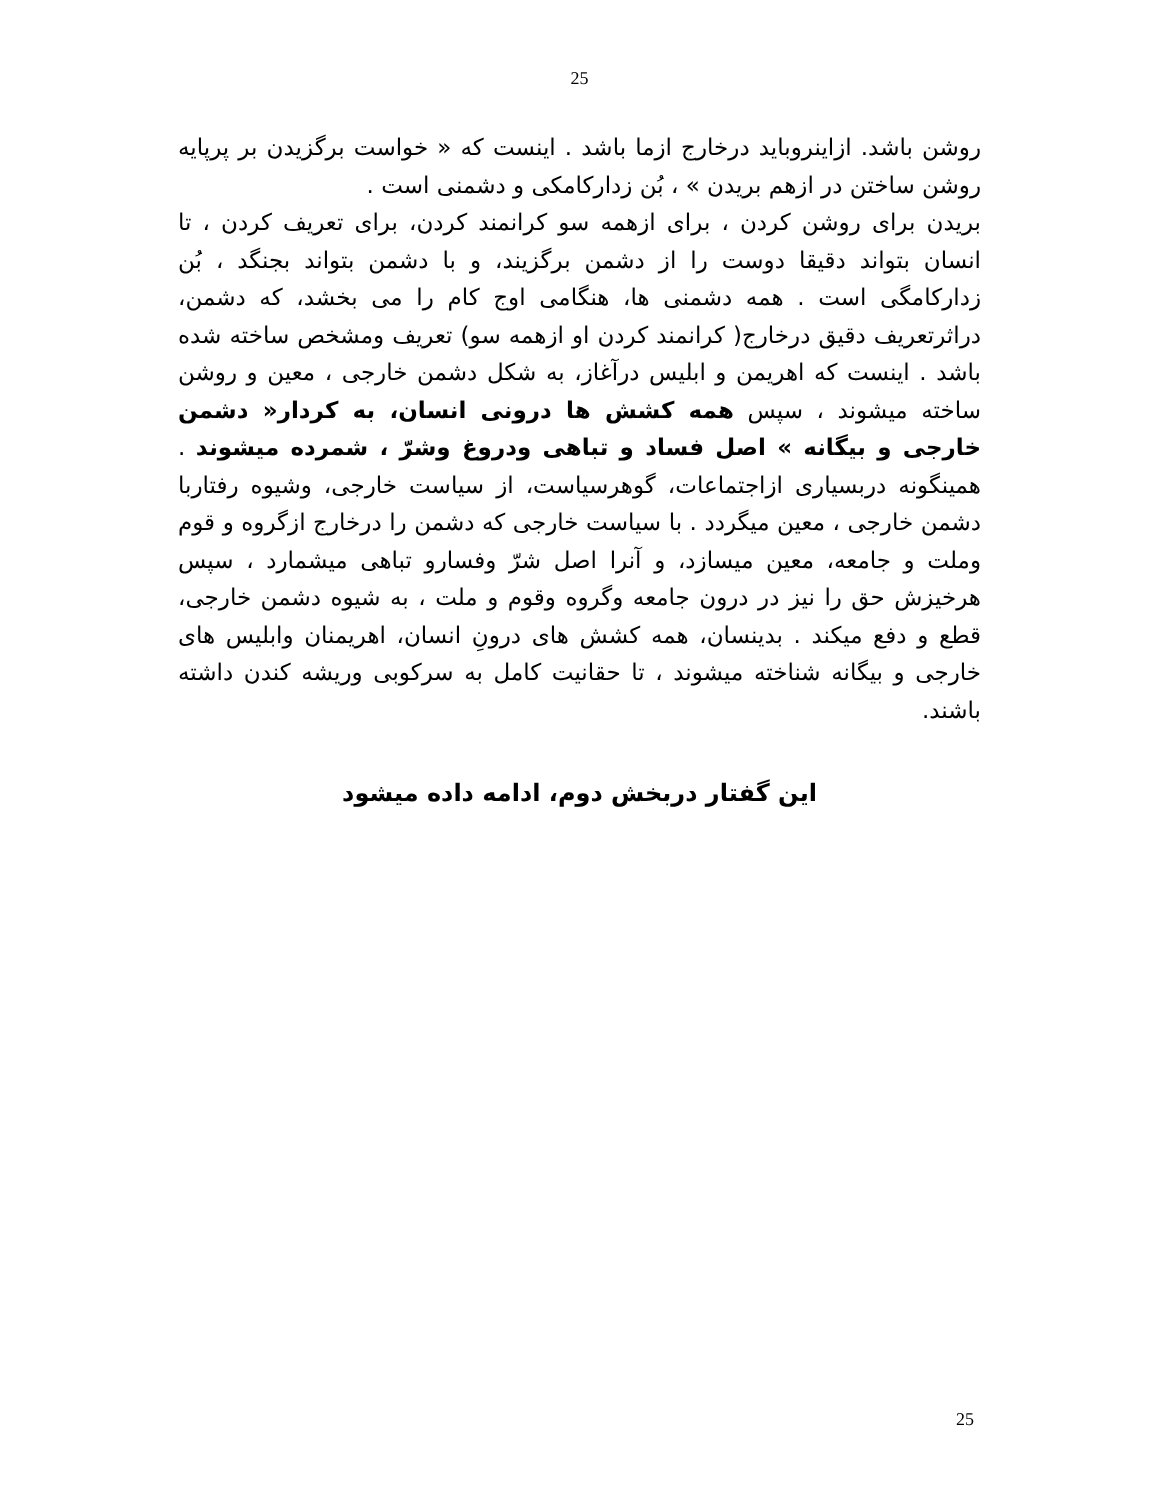25
روشن باشد. ازاینروباید درخارج ازما باشد . اینست که « خواست برگزیدن بر پرپایه روشن ساختن در ازهم بریدن » ، بُن زدارکامکی و دشمنی است .
بریدن برای روشن کردن ، برای ازهمه سو کرانمند کردن، برای تعریف کردن ، تا انسان بتواند دقیقا دوست را از دشمن برگزیند، و با دشمن بتواند بجنگد ، بُن زدارکامگی است . همه دشمنی ها، هنگامی اوج کام را می بخشد، که دشمن، دراثرتعریف دقیق درخارج( کرانمند کردن او ازهمه سو) تعریف ومشخص ساخته شده باشد . اینست که اهریمن و ابلیس درآغاز، به شکل دشمن خارجی ، معین و روشن ساخته میشوند ، سپس همه کشش ها درونی انسان، به کردار« دشمن خارجی و بیگانه » اصل فساد و تباهی ودروغ وشرّ ، شمرده میشوند . همینگونه دربسیاری ازاجتماعات، گوهرسیاست، از سیاست خارجی، وشیوه رفتاربا دشمن خارجی ، معین میگردد . با سیاست خارجی که دشمن را درخارج ازگروه و قوم وملت و جامعه، معین میسازد، و آنرا اصل شرّ وفسارو تباهی میشمارد ، سپس هرخیزش حق را نیز در درون جامعه وگروه وقوم و ملت ، به شیوه دشمن خارجی، قطع و دفع میکند . بدینسان، همه کشش های درونِ انسان، اهریمنان وابلیس های خارجی و بیگانه شناخته میشوند ، تا حقانیت کامل به سرکوبی وریشه کندن داشته باشند.
این گفتار دربخش دوم، ادامه داده میشود
25